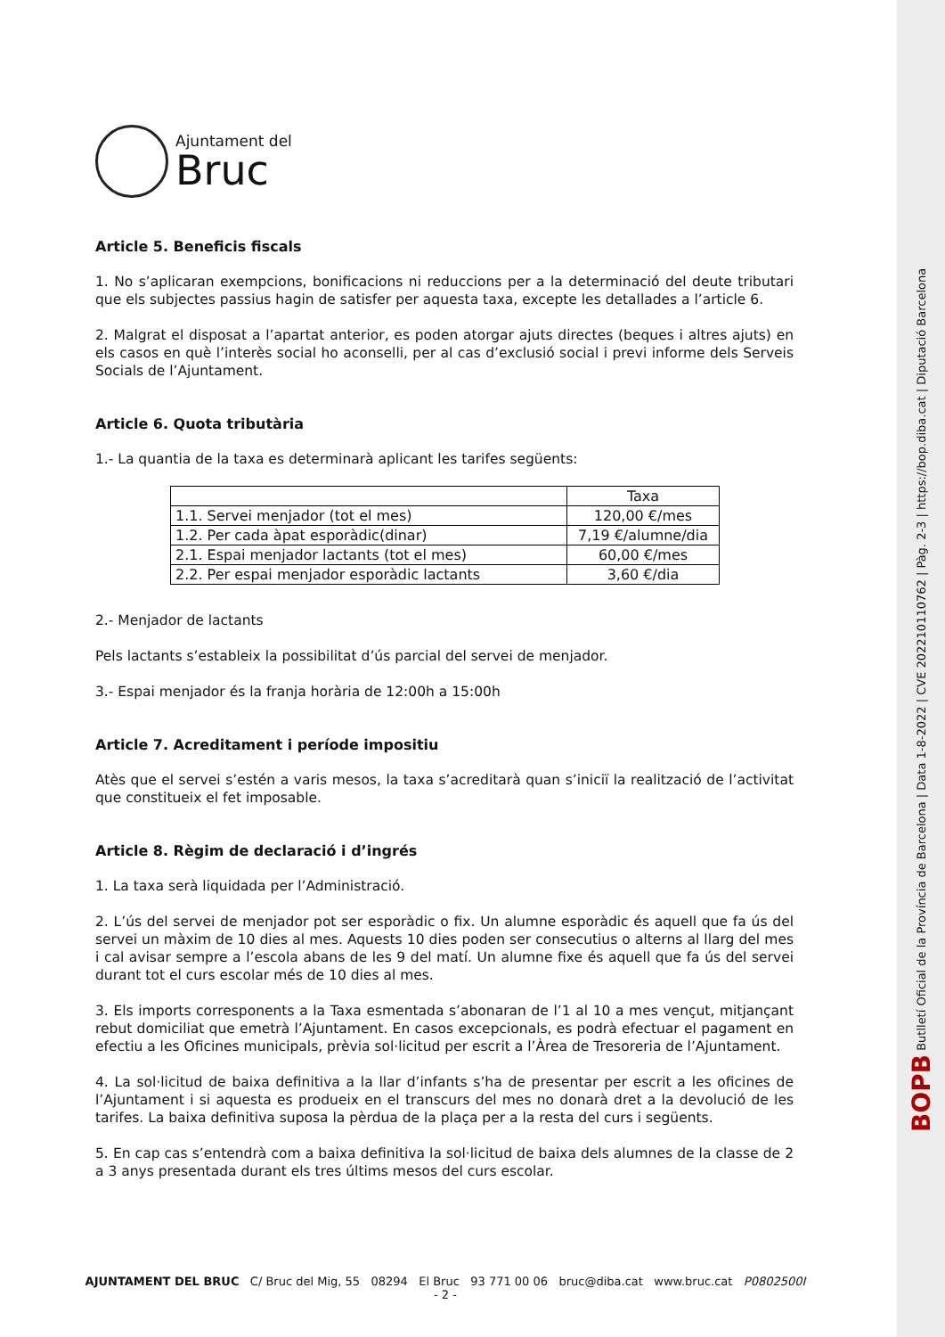BOPB Butlletí Oficial de la Província de Barcelona | Data 1-8-2022 | CVE 202210110762 | Pàg. 2-3 | https://bop.diba.cat | Diputació Barcelona
Ajuntament del
Bruc
Article 5. Beneficis fiscals
1. No s’aplicaran exempcions, bonificacions ni reduccions per a la determinació del deute tributari que els subjectes passius hagin de satisfer per aquesta taxa, excepte les detallades a l’article 6.
2. Malgrat el disposat a l’apartat anterior, es poden atorgar ajuts directes (beques i altres ajuts) en els casos en què l’interès social ho aconselli, per al cas d’exclusió social i previ informe dels Serveis Socials de l’Ajuntament.
Article 6. Quota tributària
1.- La quantia de la taxa es determinarà aplicant les tarifes següents:
| | Taxa |
| 1.1. Servei menjador (tot el mes) | 120,00 €/mes |
| 1.2. Per cada àpat esporàdic(dinar) | 7,19 €/alumne/dia |
| 2.1. Espai menjador lactants (tot el mes) | 60,00 €/mes |
| 2.2. Per espai menjador esporàdic lactants | 3,60 €/dia |
2.- Menjador de lactants
Pels lactants s’estableix la possibilitat d’ús parcial del servei de menjador.
3.- Espai menjador és la franja horària de 12:00h a 15:00h
Article 7. Acreditament i període impositiu
Atès que el servei s’estén a varis mesos, la taxa s’acreditarà quan s’iniciï la realització de l’activitat que constitueix el fet imposable.
Article 8. Règim de declaració i d’ingrés
1. La taxa serà liquidada per l’Administració.
2. L’ús del servei de menjador pot ser esporàdic o fix. Un alumne esporàdic és aquell que fa ús del servei un màxim de 10 dies al mes. Aquests 10 dies poden ser consecutius o alterns al llarg del mes i cal avisar sempre a l’escola abans de les 9 del matí. Un alumne fixe és aquell que fa ús del servei durant tot el curs escolar més de 10 dies al mes.
3. Els imports corresponents a la Taxa esmentada s’abonaran de l’1 al 10 a mes vençut, mitjançant rebut domiciliat que emetrà l’Ajuntament. En casos excepcionals, es podrà efectuar el pagament en efectiu a les Oficines municipals, prèvia sol·licitud per escrit a l’Àrea de Tresoreria de l’Ajuntament.
4. La sol·licitud de baixa definitiva a la llar d’infants s’ha de presentar per escrit a les oficines de l’Ajuntament i si aquesta es produeix en el transcurs del mes no donarà dret a la devolució de les tarifes. La baixa definitiva suposa la pèrdua de la plaça per a la resta del curs i següents.
5. En cap cas s’entendrà com a baixa definitiva la sol·licitud de baixa dels alumnes de la classe de 2 a 3 anys presentada durant els tres últims mesos del curs escolar.
AJUNTAMENT DEL BRUC C/ Bruc del Mig, 55 08294 El Bruc 93 771 00 06 bruc@diba.cat www.bruc.cat P0802500I
- 2 -